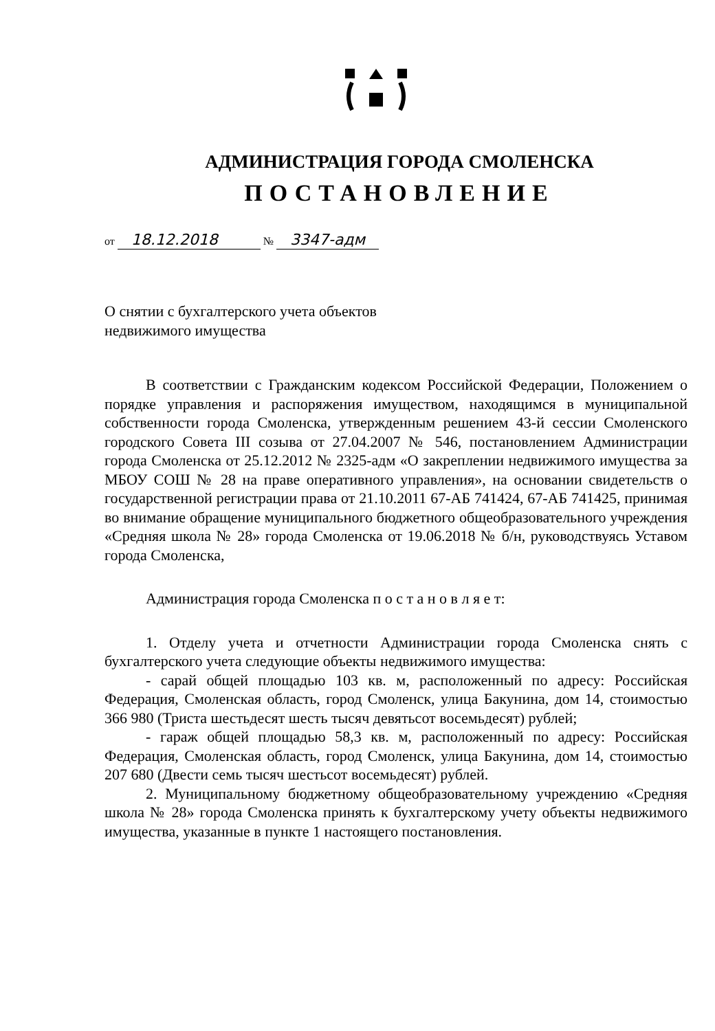АДМИНИСТРАЦИЯ ГОРОДА СМОЛЕНСКА
ПОСТАНОВЛЕНИЕ
от 18.12.2018 № 3347-адм
О снятии с бухгалтерского учета объектов недвижимого имущества
В соответствии с Гражданским кодексом Российской Федерации, Положением о порядке управления и распоряжения имуществом, находящимся в муниципальной собственности города Смоленска, утвержденным решением 43-й сессии Смоленского городского Совета III созыва от 27.04.2007 № 546, постановлением Администрации города Смоленска от 25.12.2012 № 2325-адм «О закреплении недвижимого имущества за МБОУ СОШ № 28 на праве оперативного управления», на основании свидетельств о государственной регистрации права от 21.10.2011 67-АБ 741424, 67-АБ 741425, принимая во внимание обращение муниципального бюджетного общеобразовательного учреждения «Средняя школа № 28» города Смоленска от 19.06.2018 № б/н, руководствуясь Уставом города Смоленска,
Администрация города Смоленска п о с т а н о в л я е т:
1. Отделу учета и отчетности Администрации города Смоленска снять с бухгалтерского учета следующие объекты недвижимого имущества:
- сарай общей площадью 103 кв. м, расположенный по адресу: Российская Федерация, Смоленская область, город Смоленск, улица Бакунина, дом 14, стоимостью 366 980 (Триста шестьдесят шесть тысяч девятьсот восемьдесят) рублей;
- гараж общей площадью 58,3 кв. м, расположенный по адресу: Российская Федерация, Смоленская область, город Смоленск, улица Бакунина, дом 14, стоимостью 207 680 (Двести семь тысяч шестьсот восемьдесят) рублей.
2. Муниципальному бюджетному общеобразовательному учреждению «Средняя школа № 28» города Смоленска принять к бухгалтерскому учету объекты недвижимого имущества, указанные в пункте 1 настоящего постановления.